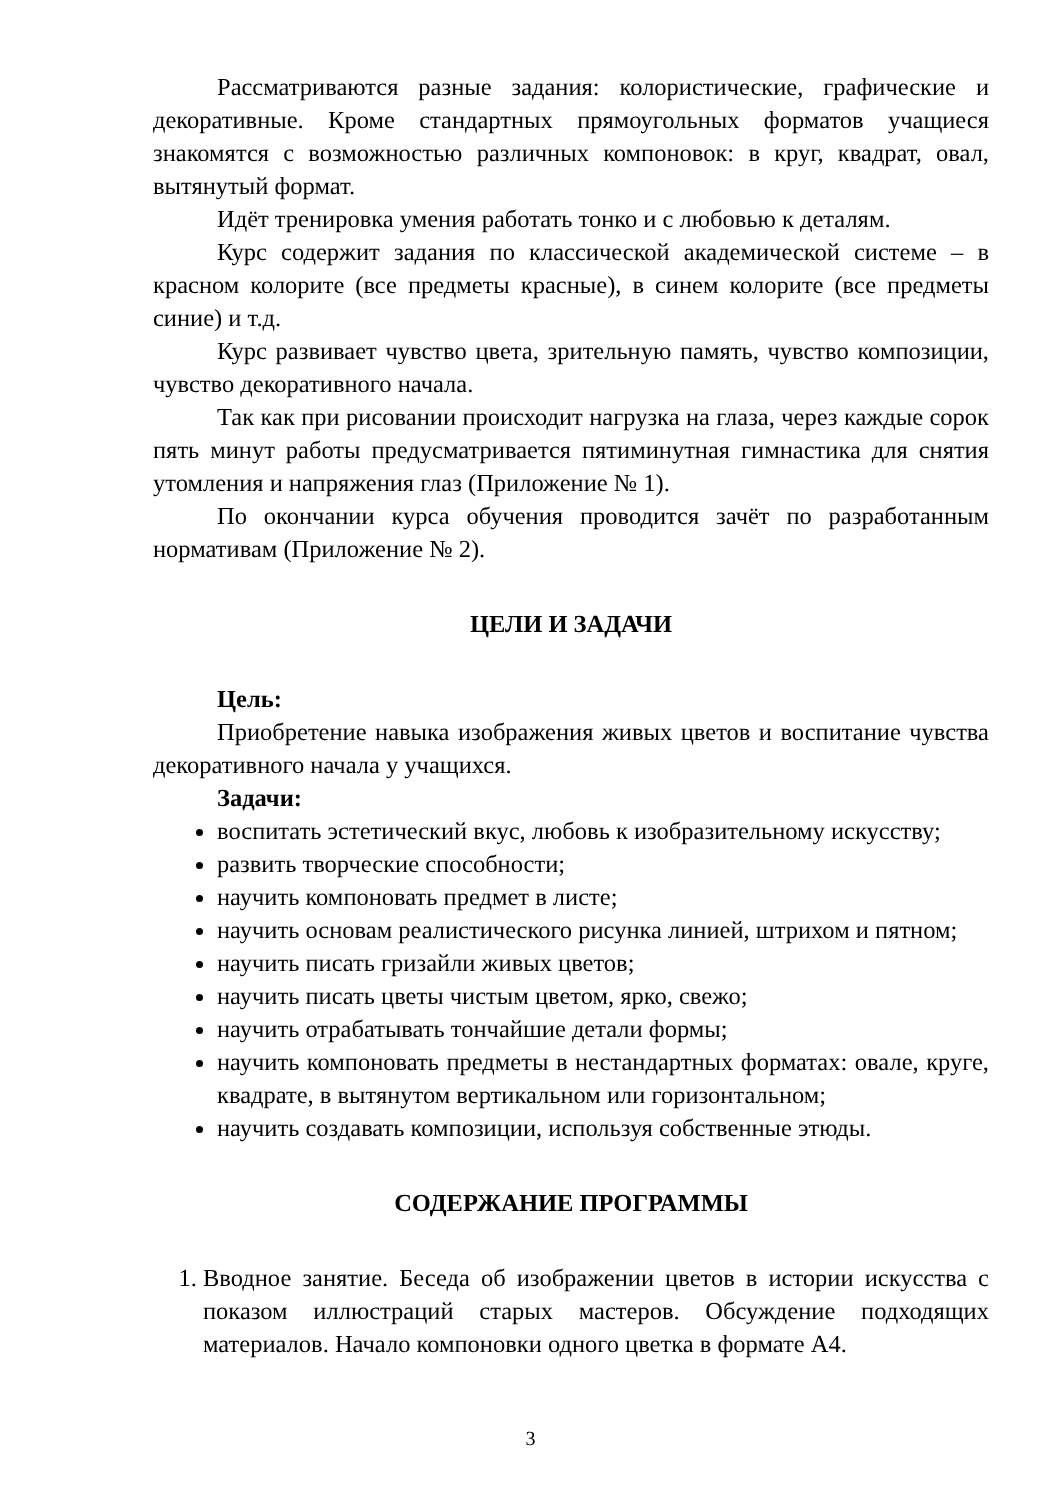Рассматриваются разные задания: колористические, графические и декоративные. Кроме стандартных прямоугольных форматов учащиеся знакомятся с возможностью различных компоновок: в круг, квадрат, овал, вытянутый формат.
Идёт тренировка умения работать тонко и с любовью к деталям.
Курс содержит задания по классической академической системе – в красном колорите (все предметы красные), в синем колорите (все предметы синие) и т.д.
Курс развивает чувство цвета, зрительную память, чувство композиции, чувство декоративного начала.
Так как при рисовании происходит нагрузка на глаза, через каждые сорок пять минут работы предусматривается пятиминутная гимнастика для снятия утомления и напряжения глаз (Приложение № 1).
По окончании курса обучения проводится зачёт по разработанным нормативам (Приложение № 2).
ЦЕЛИ И ЗАДАЧИ
Цель:
Приобретение навыка изображения живых цветов и воспитание чувства декоративного начала у учащихся.
Задачи:
воспитать эстетический вкус, любовь к изобразительному искусству;
развить творческие способности;
научить компоновать предмет в листе;
научить основам реалистического рисунка линией, штрихом и пятном;
научить писать гризайли живых цветов;
научить писать цветы чистым цветом, ярко, свежо;
научить отрабатывать тончайшие детали формы;
научить компоновать предметы в нестандартных форматах: овале, круге, квадрате, в вытянутом вертикальном или горизонтальном;
научить создавать композиции, используя собственные этюды.
СОДЕРЖАНИЕ ПРОГРАММЫ
1. Вводное занятие. Беседа об изображении цветов в истории искусства с показом иллюстраций старых мастеров. Обсуждение подходящих материалов. Начало компоновки одного цветка в формате А4.
3